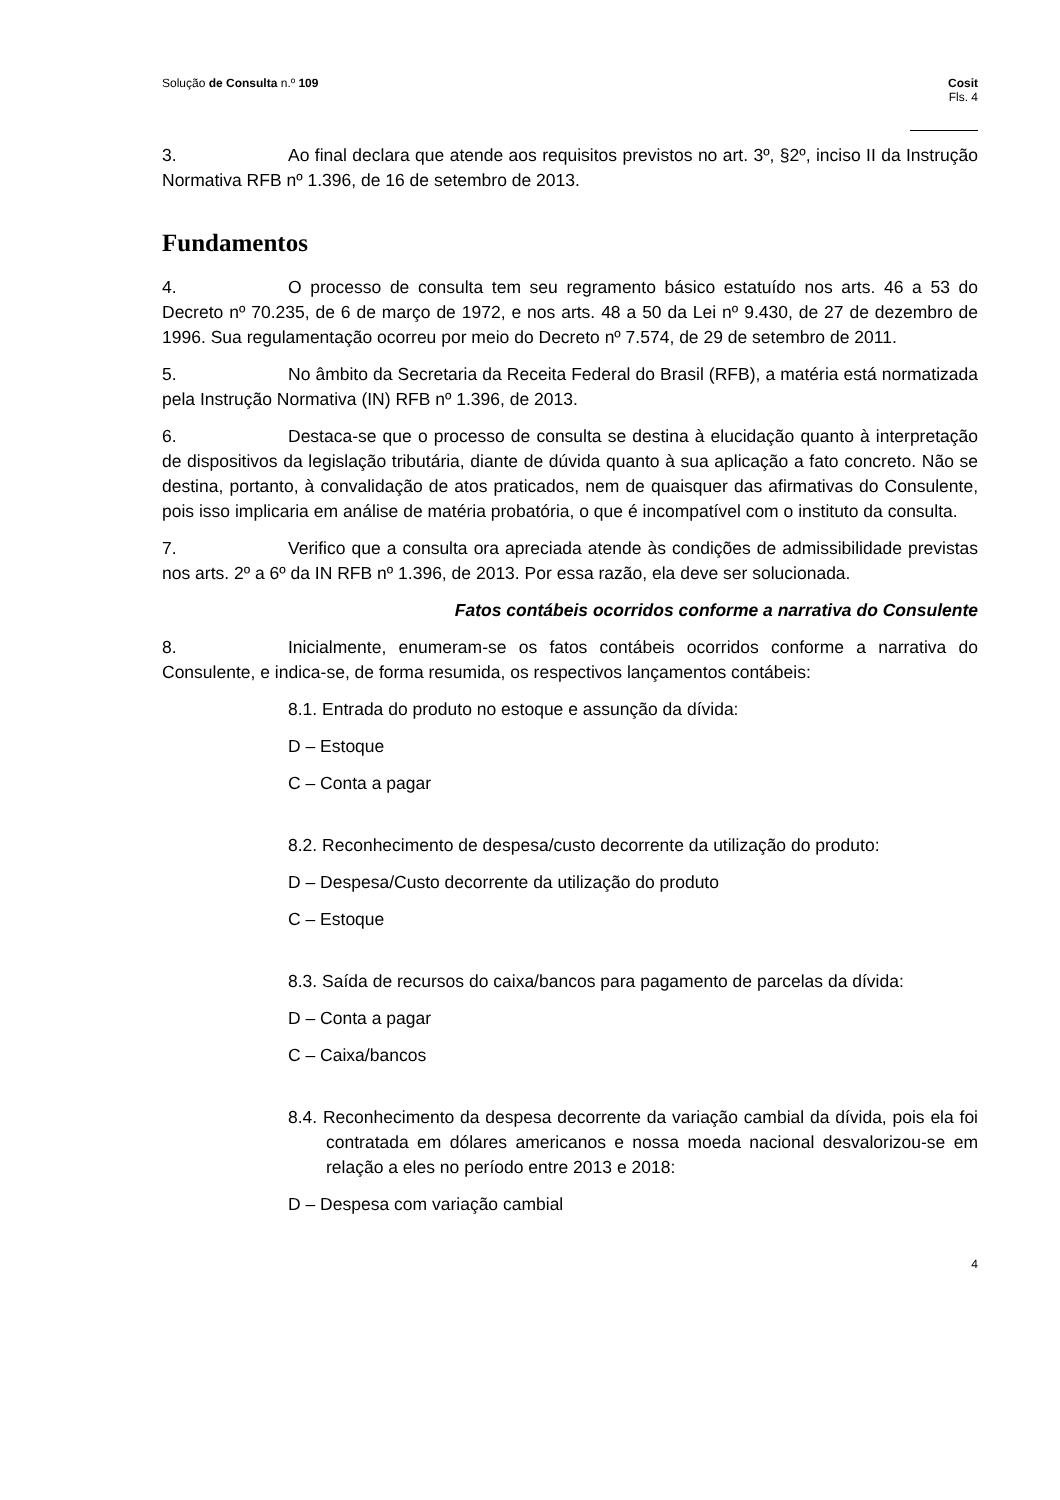Solução de Consulta n.º 109 Cosit
Fls. 4
3. Ao final declara que atende aos requisitos previstos no art. 3º, §2º, inciso II da Instrução Normativa RFB nº 1.396, de 16 de setembro de 2013.
Fundamentos
4. O processo de consulta tem seu regramento básico estatuído nos arts. 46 a 53 do Decreto nº 70.235, de 6 de março de 1972, e nos arts. 48 a 50 da Lei nº 9.430, de 27 de dezembro de 1996. Sua regulamentação ocorreu por meio do Decreto nº 7.574, de 29 de setembro de 2011.
5. No âmbito da Secretaria da Receita Federal do Brasil (RFB), a matéria está normatizada pela Instrução Normativa (IN) RFB nº 1.396, de 2013.
6. Destaca-se que o processo de consulta se destina à elucidação quanto à interpretação de dispositivos da legislação tributária, diante de dúvida quanto à sua aplicação a fato concreto. Não se destina, portanto, à convalidação de atos praticados, nem de quaisquer das afirmativas do Consulente, pois isso implicaria em análise de matéria probatória, o que é incompatível com o instituto da consulta.
7. Verifico que a consulta ora apreciada atende às condições de admissibilidade previstas nos arts. 2º a 6º da IN RFB nº 1.396, de 2013. Por essa razão, ela deve ser solucionada.
Fatos contábeis ocorridos conforme a narrativa do Consulente
8. Inicialmente, enumeram-se os fatos contábeis ocorridos conforme a narrativa do Consulente, e indica-se, de forma resumida, os respectivos lançamentos contábeis:
8.1. Entrada do produto no estoque e assunção da dívida:
D – Estoque
C – Conta a pagar
8.2. Reconhecimento de despesa/custo decorrente da utilização do produto:
D – Despesa/Custo decorrente da utilização do produto
C – Estoque
8.3. Saída de recursos do caixa/bancos para pagamento de parcelas da dívida:
D – Conta a pagar
C – Caixa/bancos
8.4. Reconhecimento da despesa decorrente da variação cambial da dívida, pois ela foi contratada em dólares americanos e nossa moeda nacional desvalorizou-se em relação a eles no período entre 2013 e 2018:
D – Despesa com variação cambial
4